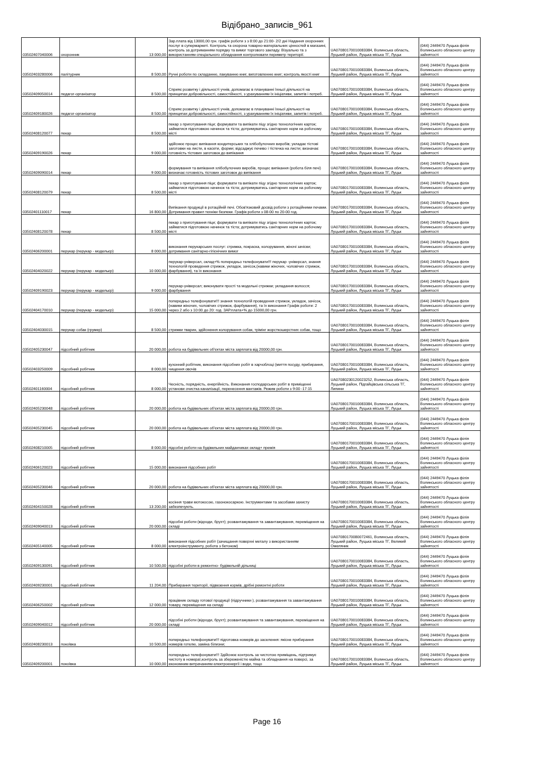Відібрано_записів_961
| 03502407040006 | охоронник | 13 000,00 | Зар.плата від 13000,00 грн. графік роботи з з 8:00 до 21:00- 2/2 дні Надання охоронних послуг в супермаркеті. Контроль та охорона товарно-матеріальних цінностей в магазині, контроль за дотриманням порядку та вимог торгового закладу. Візуально та з використанням спеціального обладнання контролювати периметр території. | UA07080170010083384, Волинська область, Луцький район, Луцька міська ТГ, Луцьк | (044) 2449470 Луцька філія Волинського обласного центру зайнятості |
| 03502403280006 | палітурник | 8 500,00 | Ручні роботи по складанню, пакуванню книг, виготовленню книг; контроль якості книг | UA07080170010083384, Волинська область, Луцький район, Луцька міська ТГ, Луцьк | (044) 2449470 Луцька філія Волинського обласного центру зайнятості |
| 03502409050014 | педагог-організатор | 8 500,00 | Сприяє розвитку і діяльності учнів, допомагає в плануванні їхньої діяльності на принципах добровільності, самостійності, з урахуванням їх ініціативи, запитів і потреб. | UA07080170010083384, Волинська область, Луцький район, Луцька міська ТГ, Луцьк | (044) 2449470 Луцька філія Волинського обласного центру зайнятості |
| 03502409180026 | педагог-організатор | 8 500,00 | Сприяє розвитку і діяльності учнів, допомагає в плануванні їхньої діяльності на принципах добровільності, самостійності, з урахуванням їх ініціативи, запитів і потреб. | UA07080170010083384, Волинська область, Луцький район, Луцька міська ТГ, Луцьк | (044) 2449470 Луцька філія Волинського обласного центру зайнятості |
| 03502408120077 | пекар | 8 500,00 | пекар з приготування піци; формувати та випікати піцу згідно технологічних карток; займатися підготовкою начинок та тіста; дотримуватись санітарних норм на робочому місті | UA07080170010083384, Волинська область, Луцький район, Луцька міська ТГ, Луцьк | (044) 2449470 Луцька філія Волинського обласного центру зайнятості |
| 03502409190026 | пекар | 9 000,00 | здійснює процес випікання кондитерських та хлібобулочних виробів; укладає тістові заготовки на листи, в касети, форми; відсаджує печиво і тістечка на листи; визначає готовність тістових заготовок до випікання | UA07080170010083384, Волинська область, Луцький район, Луцька міська ТГ, Луцьк | (044) 2449470 Луцька філія Волинського обласного центру зайнятості |
| 03502409090014 | пекар | 9 000,00 | формування та випікання хлібобулочних виробів, процес випікання (робота біля печі) визначає готовність тістових заготовок до випікання | UA07080170010083384, Волинська область, Луцький район, Луцька міська ТГ, Луцьк | (044) 2449470 Луцька філія Волинського обласного центру зайнятості |
| 03502408120079 | пекар | 8 500,00 | пекар з приготування піци; формувати та випікати піцу згідно технологічних карток; займатися підготовкою начинок та тіста; дотримуватись санітарних норм на робочому місті | UA07080170010083384, Волинська область, Луцький район, Луцька міська ТГ, Луцьк | (044) 2449470 Луцька філія Волинського обласного центру зайнятості |
| 03502401110017 | пекар | 16 800,00 | Випікання продукції в ротаційній печі. Обов'язковий досвід роботи з ротаційними печами. Дотримання правил техніки безпеки. Графік роботи з 08-00 по 20-00 год. | UA07080170010083384, Волинська область, Луцький район, Луцька міська ТГ, Луцьк | (044) 2449470 Луцька філія Волинського обласного центру зайнятості |
| 03502408120078 | пекар | 8 500,00 | пекар з приготування піци; формувати та випікати піцу згідно технологічних карток; займатися підготовкою начинок та тіста; дотримуватись санітарних норм на робочому місті | UA07080170010083384, Волинська область, Луцький район, Луцька міська ТГ, Луцьк | (044) 2449470 Луцька філія Волинського обласного центру зайнятості |
| 03502406200001 | перукар (перукар - модельєр) | 8 000,00 | виконання перукарських послуг: стрижка, покраска, колорування, жіночі зачіски; дотримання санітарно-гігієнічних вимог | UA07080170010083384, Волинська область, Луцький район, Луцька міська ТГ, Луцьк | (044) 2449470 Луцька філія Волинського обласного центру зайнятості |
| 03502404020022 | перукар (перукар - модельєр) | 10 000,00 | перукар-універсал, оклад+% попередньо телефонувати!!! перукар -універсал, знання технологій проведення стрижок, укладок, зачісок,(навики жіночих, чоловічих стрижок, фарбування), та їх виконання | UA07080170010083384, Волинська область, Луцький район, Луцька міська ТГ, Луцьк | (044) 2449470 Луцька філія Волинського обласного центру зайнятості |
| 03502409190023 | перукар (перукар - модельєр) | 9 000,00 | перукар-універсал; виконувати прості та модельні стрижки; укладання волосся; фарбування | UA07080170010083384, Волинська область, Луцький район, Луцька міська ТГ, Луцьк | (044) 2449470 Луцька філія Волинського обласного центру зайнятості |
| 03502404170010 | перукар (перукар - модельєр) | 15 000,00 | попередньо телефонувати!!! знання технологій проведення стрижок, укладок, зачісок,(навики жіночих, чоловічих стрижок, фарбування), та їх виконання Графік роботи: 2 через 2 або з 10:00 до 20: год. ЗАР.плата+% до 15000,00 грн. | UA07080170010083384, Волинська область, Луцький район, Луцька міська ТГ, Луцьк | (044) 2449470 Луцька філія Волинського обласного центру зайнятості |
| 03502404030015 | перукар собак (грумер) | 8 500,00 | стрижки тварин, здійснення колорування собак, трімінг жорсткошерстних собак, тощо | UA07080170010083384, Волинська область, Луцький район, Луцька міська ТГ, Луцьк | (044) 2449470 Луцька філія Волинського обласного центру зайнятості |
| 03502405230047 | підсобний робітник | 20 000,00 | робота на будівельних об'єктах міста зарплата від 20000,00 грн. | UA07080170010083384, Волинська область, Луцький район, Луцька міська ТГ, Луцьк | (044) 2449470 Луцька філія Волинського обласного центру зайнятості |
| 03502403250009 | підсобний робітник | 8 000,00 | кухонний робітник, виконання підсобних робіт в харчоблоці (миття посуду, прибирання, чищення овочів | UA07080170010083384, Волинська область, Луцький район, Луцька міська ТГ, Луцьк | (044) 2449470 Луцька філія Волинського обласного центру зайнятості |
| 03502401160004 | підсобний робітник | 8 000,00 | Чесність, порядність, енергійність. Виконання господарських робіт в приміщенні установи очистка каналізації, перенесення вантажів. Режим роботи з 9:00 -17:15 | UA07080230120023252, Волинська область, Луцький район, Підгайцівська сільська ТГ, Липини | (044) 2449470 Луцька філія Волинського обласного центру зайнятості |
| 03502405230048 | підсобний робітник | 20 000,00 | робота на будівельних об'єктах міста зарплата від 20000,00 грн. | UA07080170010083384, Волинська область, Луцький район, Луцька міська ТГ, Луцьк | (044) 2449470 Луцька філія Волинського обласного центру зайнятості |
| 03502405230045 | підсобний робітник | 20 000,00 | робота на будівельних об'єктах міста зарплата від 20000,00 грн. | UA07080170010083384, Волинська область, Луцький район, Луцька міська ТГ, Луцьк | (044) 2449470 Луцька філія Волинського обласного центру зайнятості |
| 03502408210005 | підсобний робітник | 8 000,00 | підсобні роботи на будівельних майданчиках оклад+ премія | UA07080170010083384, Волинська область, Луцький район, Луцька міська ТГ, Луцьк | (044) 2449470 Луцька філія Волинського обласного центру зайнятості |
| 03502406120023 | підсобний робітник | 15 000,00 | виконання підсобних робіт | UA07080170010083384, Волинська область, Луцький район, Луцька міська ТГ, Луцьк | (044) 2449470 Луцька філія Волинського обласного центру зайнятості |
| 03502405230046 | підсобний робітник | 20 000,00 | робота на будівельних об'єктах міста зарплата від 20000,00 грн. | UA07080170010083384, Волинська область, Луцький район, Луцька міська ТГ, Луцьк | (044) 2449470 Луцька філія Волинського обласного центру зайнятості |
| 03502404150028 | підсобний робітник | 13 200,00 | косіння трави мотокосою, газонокосаркою. Інструментами та засобами захисту забезпечують. | UA07080170010083384, Волинська область, Луцький район, Луцька міська ТГ, Луцьк | (044) 2449470 Луцька філія Волинського обласного центру зайнятості |
| 03502409040013 | підсобний робітник | 20 000,00 | підсобні роботи (відходи, брухт); розвантажування та завантажування, переміщення на складі | UA07080170010083384, Волинська область, Луцький район, Луцька міська ТГ, Луцьк | (044) 2449470 Луцька філія Волинського обласного центру зайнятості |
| 03502405140005 | підсобний робітник | 8 000,00 | виконання підсобних робіт (зачищання поверхні металу з використанням електроінструменту, робота з бетоном) | UA07080170080072461, Волинська область, Луцький район, Луцька міська ТГ, Великий Омеляник | (044) 2449470 Луцька філія Волинського обласного центру зайнятості |
| 03502409130091 | підсобний робітник | 10 500,00 | підсобні роботи в ремонтно- будівельній дільниці | UA07080170010083384, Волинська область, Луцький район, Луцька міська ТГ, Луцьк | (044) 2449470 Луцька філія Волинського обласного центру зайнятості |
| 03502409230001 | підсобний робітник | 11 204,00 | Прибирання території, підвезення кормів, дрібні ремонтні роботи | UA07080170010083384, Волинська область, Луцький район, Луцька міська ТГ, Луцьк | (044) 2449470 Луцька філія Волинського обласного центру зайнятості |
| 03502406250002 | підсобний робітник | 12 000,00 | працівник складу готової продукції (підручники ), розвантажування та завантажування товару, переміщення на складі | UA07080170010083384, Волинська область, Луцький район, Луцька міська ТГ, Луцьк | (044) 2449470 Луцька філія Волинського обласного центру зайнятості |
| 03502409040012 | підсобний робітник | 20 000,00 | підсобні роботи (відходи, брухт); розвантажування та завантажування, переміщення на складі | UA07080170010083384, Волинська область, Луцький район, Луцька міська ТГ, Луцьк | (044) 2449470 Луцька філія Волинського обласного центру зайнятості |
| 03502408230013 | покоївка | 10 500,00 | попередньо телефонувати!!! підготовка номерів до заселення: якісне прибирання номерів готелю, заміна білизни; | UA07080170010083384, Волинська область, Луцький район, Луцька міська ТГ, Луцьк | (044) 2449470 Луцька філія Волинського обласного центру зайнятості |
| 03502409200001 | покоївка | 10 000,00 | попередньо телефонувати!!! Здійснює контроль за чистотою приміщень, підтримує чистоту в номераї,контроль за збереженістю майна та обладнання на поверсі, за економним витрачанням електроенергії і води, тощо | UA07080170010083384, Волинська область, Луцький район, Луцька міська ТГ, Луцьк | (044) 2449470 Луцька філія Волинського обласного центру зайнятості |
Page 16